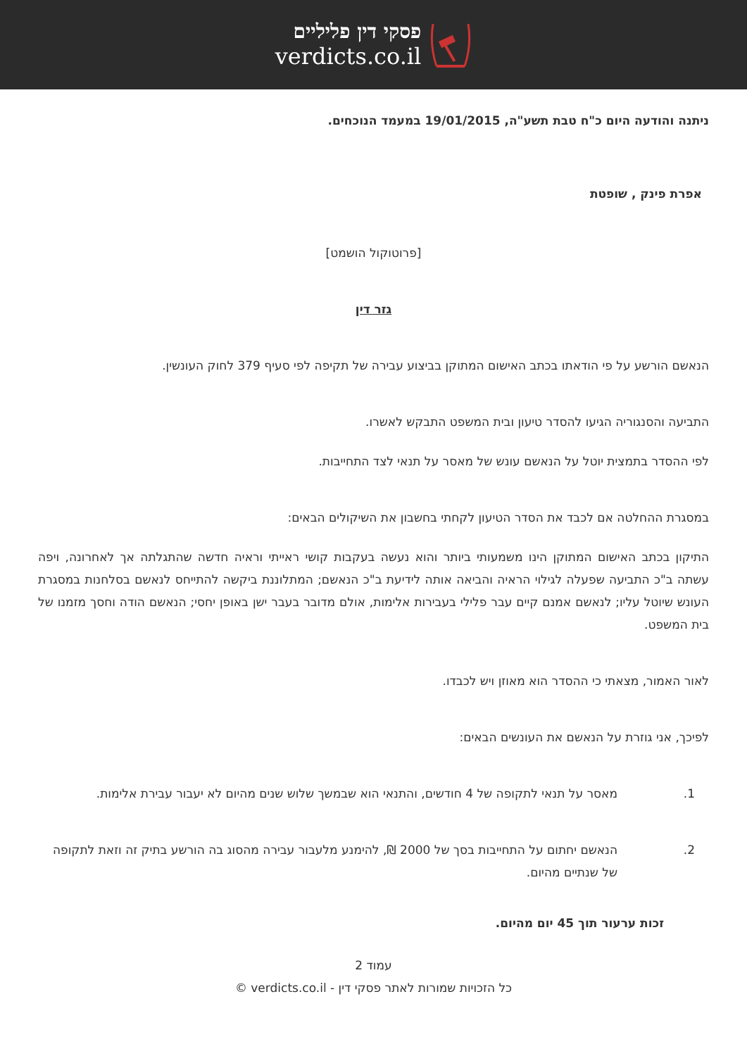פסקי דין פליליים
verdicts.co.il
ניתנה והודעה היום כ"ח טבת תשע"ה, 19/01/2015 במעמד הנוכחים.
אפרת פינק , שופטת
[פרוטוקול הושמט]
גזר דין
הנאשם הורשע על פי הודאתו בכתב האישום המתוקן בביצוע עבירה של תקיפה לפי סעיף 379 לחוק העונשין.
התביעה והסנגוריה הגיעו להסדר טיעון ובית המשפט התבקש לאשרו.
לפי ההסדר בתמצית יוטל על הנאשם עונש של מאסר על תנאי לצד התחייבות.
במסגרת ההחלטה אם לכבד את הסדר הטיעון לקחתי בחשבון את השיקולים הבאים:
התיקון בכתב האישום המתוקן הינו משמעותי ביותר והוא נעשה בעקבות קושי ראייתי וראיה חדשה שהתגלתה אך לאחרונה, ויפה עשתה ב"כ התביעה שפעלה לגילוי הראיה והביאה אותה לידיעת ב"כ הנאשם; המתלוננת ביקשה להתייחס לנאשם בסלחנות במסגרת העונש שיוטל עליו; לנאשם אמנם קיים עבר פלילי בעבירות אלימות, אולם מדובר בעבר ישן באופן יחסי; הנאשם הודה וחסך מזמנו של בית המשפט.
לאור האמור, מצאתי כי ההסדר הוא מאוזן ויש לכבדו.
לפיכך, אני גוזרת על הנאשם את העונשים הבאים:
1. מאסר על תנאי לתקופה של 4 חודשים, והתנאי הוא שבמשך שלוש שנים מהיום לא יעבור עבירת אלימות.
2. הנאשם יחתום על התחייבות בסך של 2000 ₪, להימנע מלעבור עבירה מהסוג בה הורשע בתיק זה וזאת לתקופה של שנתיים מהיום.
זכות ערעור תוך 45 יום מהיום.
עמוד 2
כל הזכויות שמורות לאתר פסקי דין - verdicts.co.il ©